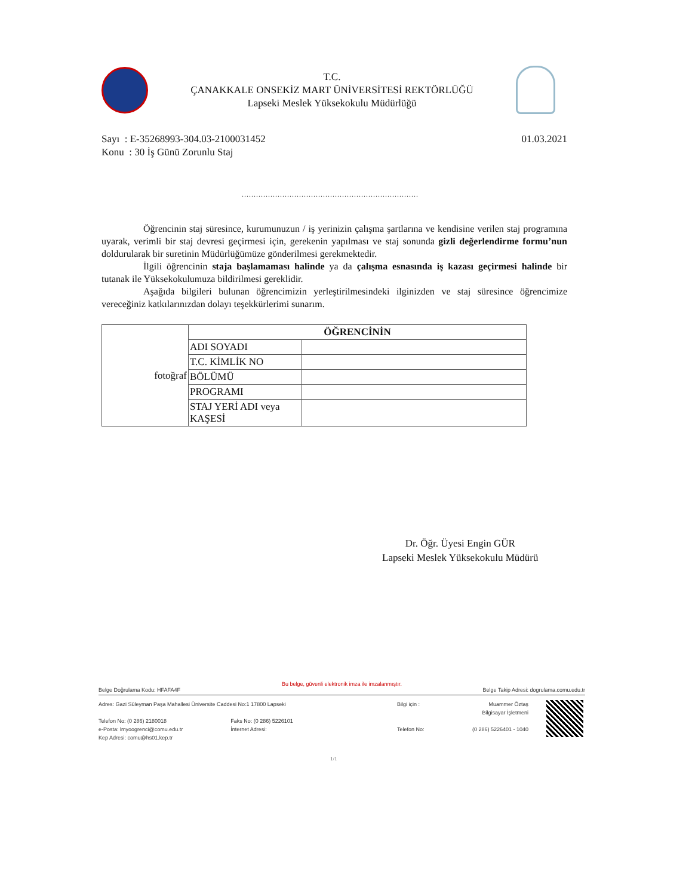T.C.
ÇANAKKALE ONSEKİZ MART ÜNİVERSİTESİ REKTÖRLÜĞÜ
Lapseki Meslek Yüksekokulu Müdürlüğü
01.03.2021 Sayı : E-35268993-304.03-2100031452
Konu : 30 İş Günü Zorunlu Staj
..........................................................................
Öğrencinin staj süresince, kurumunuzun / iş yerinizin çalışma şartlarına ve kendisine verilen staj programına uyarak, verimli bir staj devresi geçirmesi için, gerekenin yapılması ve staj sonunda gizli değerlendirme formu’nun doldurularak bir suretinin Müdürlüğümüze gönderilmesi gerekmektedir.
İlgili öğrencinin staja başlamaması halinde ya da çalışma esnasında iş kazası geçirmesi halinde bir tutanak ile Yüksekokulumuza bildirilmesi gereklidir.
Aşağıda bilgileri bulunan öğrencimizin yerleştirilmesindeki ilginizden ve staj süresince öğrencimize vereceğiniz katkılarınızdan dolayı teşekkürlerimi sunarım.
| fotoğraf | ÖĞRENCİNİN | |
| | ADI SOYADI | |
| | T.C. KİMLİK NO | |
| | BÖLÜMÜ | |
| | PROGRAMI | |
| | STAJ YERİ ADI veya KAŞESİ | |
Dr. Öğr. Üyesi Engin GÜR
Lapseki Meslek Yüksekokulu Müdürü
Bu belge, güvenli elektronik imza ile imzalanmıştır.
Belge Doğrulama Kodu: HFAFA4F Belge Takip Adresi: dogrulama.comu.edu.tr
Adres: Gazi Süleyman Paşa Mahallesi Üniversite Caddesi No:1 17800 Lapseki
Telefon No: (0 286) 2180018
e-Posta: lmyoogrenci@comu.edu.tr
Kep Adresi: comu@hs01.kep.tr
Faks No: (0 286) 5226101
İnternet Adresi:
Bilgi için :
Telefon No:
Muammer Öztaş
Bilgisayar İşletmeni
(0 286) 5226401 - 1040
1/1